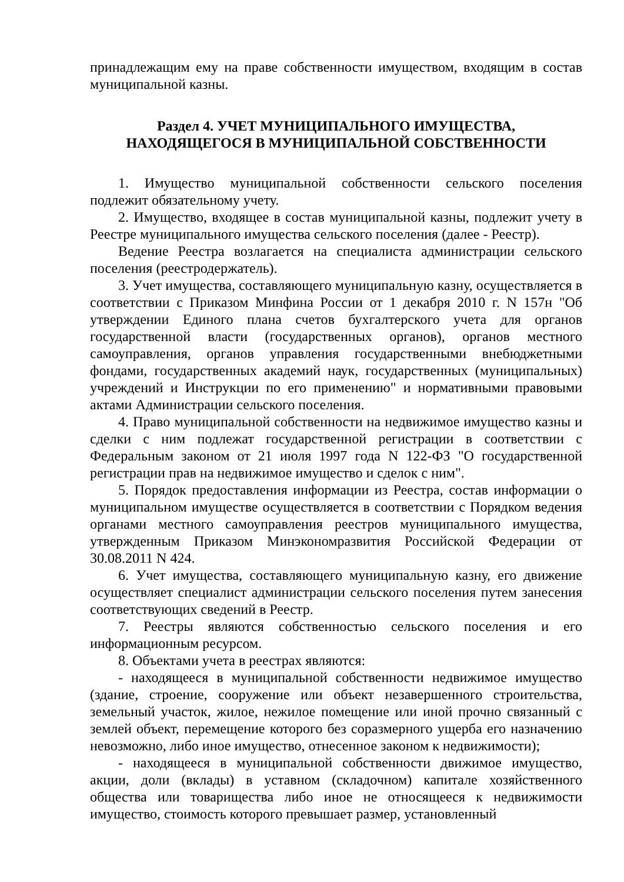принадлежащим ему на праве собственности имуществом, входящим в состав муниципальной казны.
Раздел 4. УЧЕТ МУНИЦИПАЛЬНОГО ИМУЩЕСТВА,
НАХОДЯЩЕГОСЯ В МУНИЦИПАЛЬНОЙ СОБСТВЕННОСТИ
1. Имущество муниципальной собственности сельского поселения подлежит обязательному учету.
2. Имущество, входящее в состав муниципальной казны, подлежит учету в Реестре муниципального имущества сельского поселения (далее - Реестр).
Ведение Реестра возлагается на специалиста администрации сельского поселения (реестродержатель).
3. Учет имущества, составляющего муниципальную казну, осуществляется в соответствии с Приказом Минфина России от 1 декабря 2010 г. N 157н "Об утверждении Единого плана счетов бухгалтерского учета для органов государственной власти (государственных органов), органов местного самоуправления, органов управления государственными внебюджетными фондами, государственных академий наук, государственных (муниципальных) учреждений и Инструкции по его применению" и нормативными правовыми актами Администрации сельского поселения.
4. Право муниципальной собственности на недвижимое имущество казны и сделки с ним подлежат государственной регистрации в соответствии с Федеральным законом от 21 июля 1997 года N 122-ФЗ "О государственной регистрации прав на недвижимое имущество и сделок с ним".
5. Порядок предоставления информации из Реестра, состав информации о муниципальном имуществе осуществляется в соответствии с Порядком ведения органами местного самоуправления реестров муниципального имущества, утвержденным Приказом Минэкономразвития Российской Федерации от 30.08.2011 N 424.
6. Учет имущества, составляющего муниципальную казну, его движение осуществляет специалист администрации сельского поселения путем занесения соответствующих сведений в Реестр.
7. Реестры являются собственностью сельского поселения и его информационным ресурсом.
8. Объектами учета в реестрах являются:
- находящееся в муниципальной собственности недвижимое имущество (здание, строение, сооружение или объект незавершенного строительства, земельный участок, жилое, нежилое помещение или иной прочно связанный с землей объект, перемещение которого без соразмерного ущерба его назначению невозможно, либо иное имущество, отнесенное законом к недвижимости);
- находящееся в муниципальной собственности движимое имущество, акции, доли (вклады) в уставном (складочном) капитале хозяйственного общества или товарищества либо иное не относящееся к недвижимости имущество, стоимость которого превышает размер, установленный